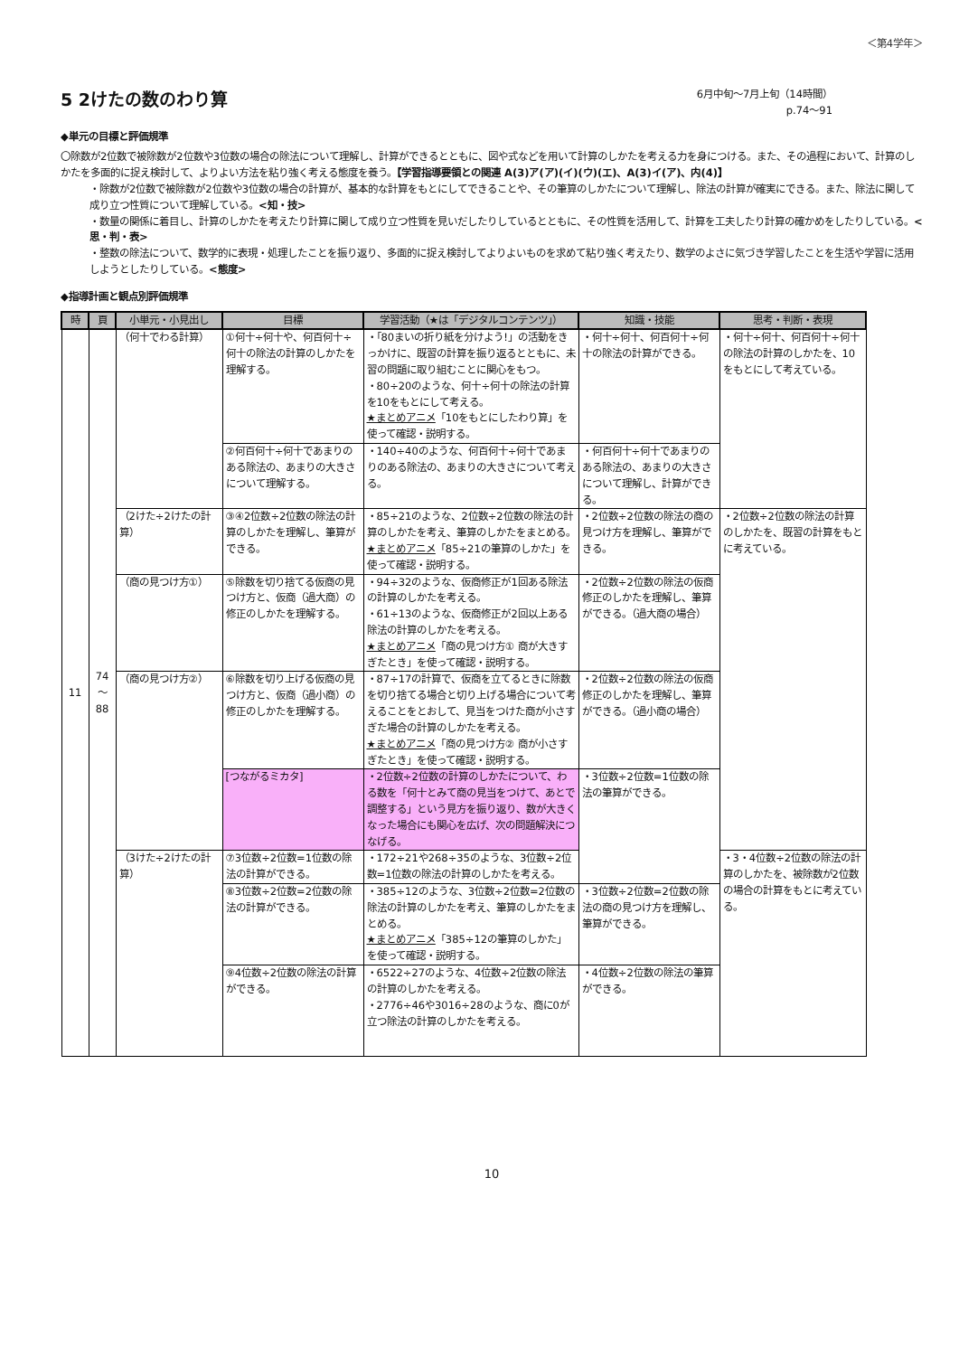＜第4学年＞
5 2けたの数のわり算
6月中旬～7月上旬（14時間）
p.74～91
◆単元の目標と評価規準
〇除数が2位数で被除数が2位数や3位数の場合の除法について理解し、計算ができるとともに、図や式などを用いて計算のしかたを考える力を身につける。また、その過程において、計算のしかたを多面的に捉え検討して、よりよい方法を粘り強く考える態度を養う。【学習指導要領との関連 A(3)ア(ア)(イ)(ウ)(エ)、A(3)イ(ア)、内(4)】
・除数が2位数で被除数が2位数や3位数の場合の計算が、基本的な計算をもとにしてできることや、その筆算のしかたについて理解し、除法の計算が確実にできる。また、除法に関して成り立つ性質について理解している。<知・技>
・数量の関係に着目し、計算のしかたを考えたり計算に関して成り立つ性質を見いだしたりしているとともに、その性質を活用して、計算を工夫したり計算の確かめをしたりしている。<思・判・表>
・整数の除法について、数学的に表現・処理したことを振り返り、多面的に捉え検討してよりよいものを求めて粘り強く考えたり、数学のよさに気づき学習したことを生活や学習に活用しようとしたりしている。<態度>
◆指導計画と観点別評価規準
| 時 | 頁 | 小単元・小見出し | 目標 | 学習活動（★は「デジタルコンテンツ」） | 知識・技能 | 思考・判断・表現 |
| --- | --- | --- | --- | --- | --- | --- |
| 11 | 74 ～ 88 | （何十でわる計算） | ①何十÷何十や、何百何十÷何十の除法の計算のしかたを理解する。 | ・「80まいの折り紙を分けよう!」の活動をきっかけに、既習の計算を振り返るとともに、未習の問題に取り組むことに関心をもつ。 ・80÷20のような、何十÷何十の除法の計算を10をもとにして考える。 ★まとめアニメ 「10をもとにしたわり算」を使って確認・説明する。 | ・何十÷何十、何百何十÷何十の除法の計算ができる。 | ・何十÷何十、何百何十÷何十の除法の計算のしかたを、10をもとにして考えている。 |
| | | | ②何百何十÷何十であまりのある除法の、あまりの大きさについて理解する。 | ・140÷40のような、何百何十÷何十であまりのある除法の、あまりの大きさについて考える。 | ・何百何十÷何十であまりのある除法の、あまりの大きさについて理解し、計算ができる。 | |
| | | （2けた÷2けたの計算） | ③④2位数÷2位数の除法の計算のしかたを理解し、筆算ができる。 | ・85÷21のような、2位数÷2位数の除法の計算のしかたを考え、筆算のしかたをまとめる。 ★まとめアニメ 「85÷21の筆算のしかた」を使って確認・説明する。 | ・2位数÷2位数の除法の商の見つけ方を理解し、筆算ができる。 | ・2位数÷2位数の除法の計算のしかたを、既習の計算をもとに考えている。 |
| | | （商の見つけ方①） | ⑤除数を切り捨てる仮商の見つけ方と、仮商（過大商）の修正のしかたを理解する。 | ・94÷32のような、仮商修正が1回ある除法の計算のしかたを考える。 ・61÷13のような、仮商修正が2回以上ある除法の計算のしかたを考える。 ★まとめアニメ 「商の見つけ方① 商が大きすぎたとき」を使って確認・説明する。 | ・2位数÷2位数の除法の仮商修正のしかたを理解し、筆算ができる。（過大商の場合） | |
| | | （商の見つけ方②） | ⑥除数を切り上げる仮商の見つけ方と、仮商（過小商）の修正のしかたを理解する。 | ・87÷17の計算で、仮商を立てるときに除数を切り捨てる場合と切り上げる場合について考えることをとおして、見当をつけた商が小さすぎた場合の計算のしかたを考える。 ★まとめアニメ 「商の見つけ方② 商が小さすぎたとき」を使って確認・説明する。 | ・2位数÷2位数の除法の仮商修正のしかたを理解し、筆算ができる。（過小商の場合） | |
| | | | [つながるミカタ] | ・2位数÷2位数の計算のしかたについて、わる数を「何十とみて商の見当をつけて、あとで調整する」という見方を振り返り、数が大きくなった場合にも関心を広げ、次の問題解決につなげる。 | ・3位数÷2位数=1位数の除法の筆算ができる。 | |
| | | （3けた÷2けたの計算） | ⑦3位数÷2位数=1位数の除法の計算ができる。 | ・172÷21や268÷35のような、3位数÷2位数=1位数の除法の計算のしかたを考える。 | | ・3・4位数÷2位数の除法の計算のしかたを、被除数が2位数の場合の計算をもとに考えている。 |
| | | | ⑧3位数÷2位数=2位数の除法の計算ができる。 | ・385÷12のような、3位数÷2位数=2位数の除法の計算のしかたを考え、筆算のしかたをまとめる。 ★まとめアニメ 「385÷12の筆算のしかた」を使って確認・説明する。 | ・3位数÷2位数=2位数の除法の商の見つけ方を理解し、筆算ができる。 | |
| | | | ⑨4位数÷2位数の除法の計算ができる。 | ・6522÷27のような、4位数÷2位数の除法の計算のしかたを考える。 ・2776÷46や3016÷28のような、商に0が立つ除法の計算のしかたを考える。 | ・4位数÷2位数の除法の筆算ができる。 | |
10